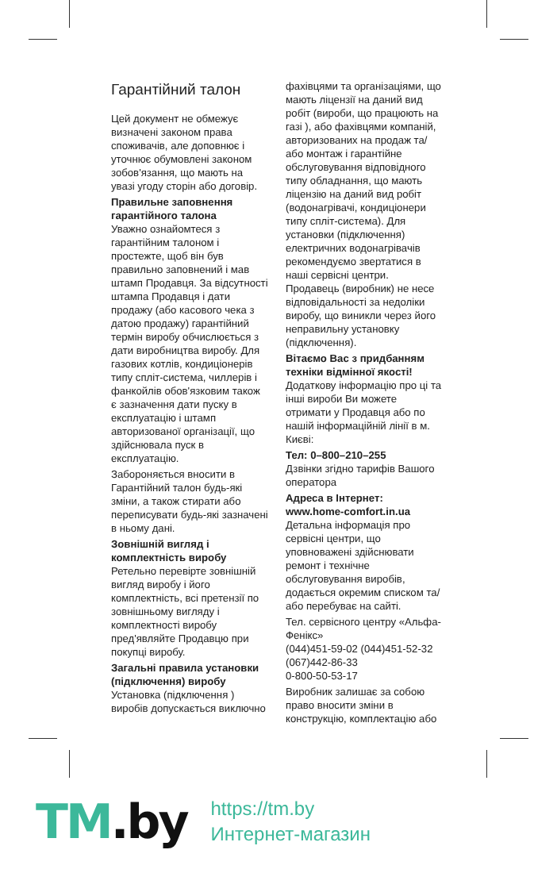Гарантійний талон
Цей документ не обмежує визначені законом права споживачів, але доповнює і уточнює обумовлені законом зобов'язання, що мають на увазі угоду сторін або договір.
Правильне заповнення гарантійного талона
Уважно ознайомтеся з гарантійним талоном і простежте, щоб він був правильно заповнений і мав штамп Продавця. За відсутності штампа Продавця і дати продажу (або касового чека з датою продажу) гарантійний термін виробу обчислюється з дати виробництва виробу. Для газових котлів, кондиціонерів типу спліт-система, чиллерів і фанкойлів обов'язковим також є зазначення дати пуску в експлуатацію і штамп авторизованої організації, що здійснювала пуск в експлуатацію.
Забороняється вносити в Гарантійний талон будь-які зміни, а також стирати або переписувати будь-які зазначені в ньому дані.
Зовнішній вигляд і комплектність виробу
Ретельно перевірте зовнішній вигляд виробу і його комплектність, всі претензії по зовнішньому вигляду і комплектності виробу пред'являйте Продавцю при покупці виробу.
Загальні правила установки (підключення) виробу
Установка (підключення ) виробів допускається виключно
фахівцями та організаціями, що мають ліцензії на даний вид робіт (вироби, що працюють на газі ), або фахівцями компаній, авторизованих на продаж та/або монтаж і гарантійне обслуговування відповідного типу обладнання, що мають ліцензію на даний вид робіт (водонагрівачі, кондиціонери типу спліт-система). Для установки (підключення) електричних водонагрівачів рекомендуємо звертатися в наші сервісні центри. Продавець (виробник) не несе відповідальності за недоліки виробу, що виникли через його неправильну установку (підключення).
Вітаємо Вас з придбанням техніки відмінної якості!
Додаткову інформацію про ці та інші вироби Ви можете отримати у Продавця або по нашій інформаційній лінії в м. Києві:
Тел: 0–800–210–255
Дзвінки згідно тарифів Вашого оператора
Адреса в Інтернет: www.home-comfort.in.ua
Детальна інформація про сервісні центри, що уповноважені здійснювати ремонт і технічне обслуговування виробів, додається окремим списком та/або перебуває на сайті.
Тел. сервісного центру «Альфа-Фенікс»
(044)451-59-02 (044)451-52-32
(067)442-86-33
0-800-50-53-17
Виробник залишає за собою право вносити зміни в конструкцію, комплектацію або
TM.by
https://tm.by
Интернет-магазин